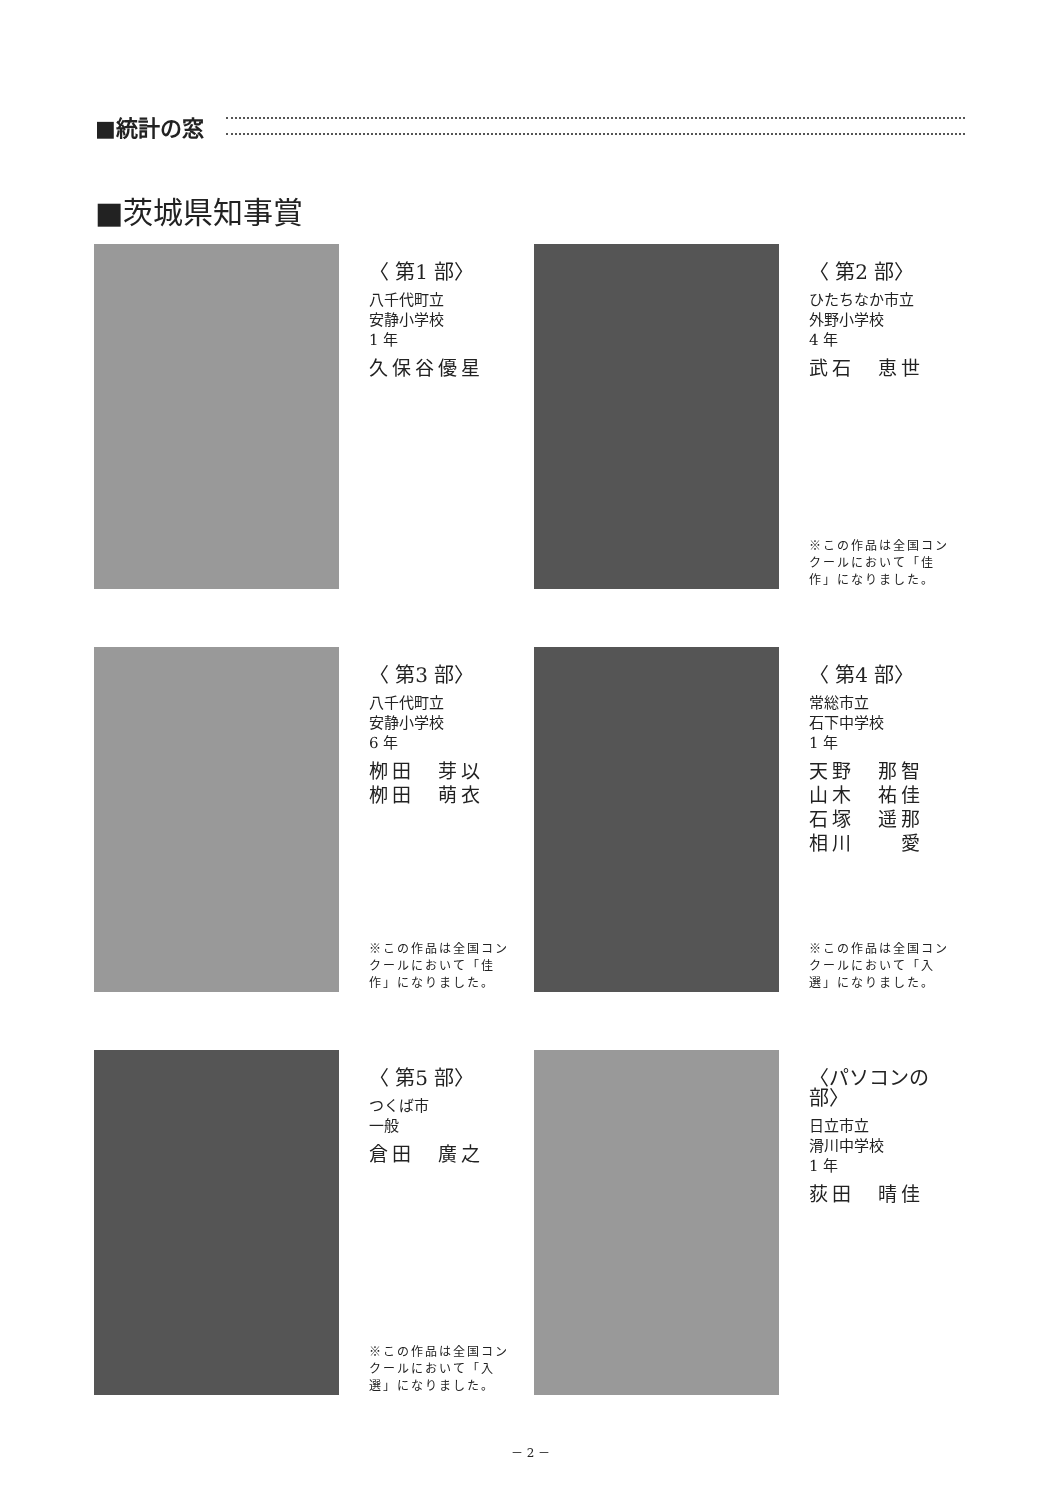■統計の窓
■茨城県知事賞
〈 第1 部〉
八千代町立
安静小学校
1 年
久保谷優星
〈 第2 部〉
ひたちなか市立
外野小学校
4 年
武石　恵世
※この作品は全国コンクールにおいて「佳作」になりました。
〈 第3 部〉
八千代町立
安静小学校
6 年
栁田　芽以
栁田　萌衣
※この作品は全国コンクールにおいて「佳作」になりました。
〈 第4 部〉
常総市立
石下中学校
1 年
天野　那智
山木　祐佳
石塚　遥那
相川　　愛
※この作品は全国コンクールにおいて「入選」になりました。
〈 第5 部〉
つくば市
一般
倉田　廣之
※この作品は全国コンクールにおいて「入選」になりました。
〈パソコンの部〉
日立市立
滑川中学校
1 年
荻田　晴佳
－ 2 －